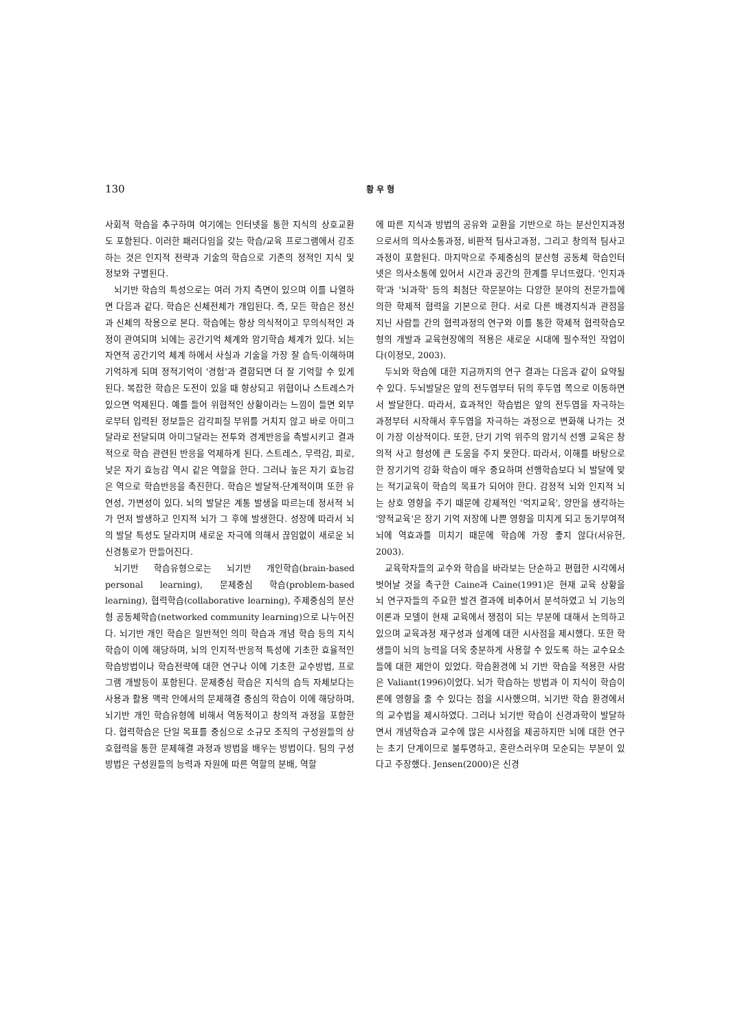130 황 우 형
사회적 학습을 추구하며 여기에는 인터넷을 통한 지식의 상호교환도 포함된다. 이러한 패러다임을 갖는 학습/교육 프로그램에서 강조하는 것은 인지적 전략과 기술의 학습으로 기존의 정적인 지식 및 정보와 구별된다.
뇌기반 학습의 특성으로는 여러 가지 측면이 있으며 이를 나열하면 다음과 같다. 학습은 신체전체가 개입된다. 즉, 모든 학습은 정신과 신체의 작용으로 본다. 학습에는 항상 의식적이고 무의식적인 과정이 관여되며 뇌에는 공간기억 체계와 암기학습 체계가 있다. 뇌는 자연적 공간기억 체계 하에서 사실과 기술을 가장 잘 습득·이해하며 기억하게 되며 정적기억이 '경험'과 결합되면 더 잘 기억할 수 있게 된다. 복잡한 학습은 도전이 있을 때 향상되고 위협이나 스트레스가 있으면 억제된다. 예를 들어 위협적인 상황이라는 느낌이 들면 외부로부터 입력된 정보들은 감각피질 부위를 거치지 않고 바로 아미그달라로 전달되며 아미그달라는 전투와 경계반응을 촉발시키고 결과적으로 학습 관련된 반응을 억제하게 된다. 스트레스, 무력감, 피로, 낮은 자기 효능감 역시 같은 역할을 한다. 그러나 높은 자기 효능감은 역으로 학습반응을 촉진한다. 학습은 발달적-단계적이며 또한 유연성, 가변성이 있다. 뇌의 발달은 계통 발생을 따르는데 정서적 뇌가 먼저 발생하고 인지적 뇌가 그 후에 발생한다. 성장에 따라서 뇌의 발달 특성도 달라지며 새로운 자극에 의해서 끊임없이 새로운 뇌 신경통로가 만들어진다.
뇌기반 학습유형으로는 뇌기반 개인학습(brain-based personal learning), 문제중심 학습(problem-based learning), 협력학습(collaborative learning), 주제중심의 분산형 공동체학습(networked community learning)으로 나누어진다. 뇌기반 개인 학습은 일반적인 의미 학습과 개념 학습 등의 지식학습이 이에 해당하며, 뇌의 인지적·반응적 특성에 기초한 효율적인 학습방법이나 학습전략에 대한 연구나 이에 기초한 교수방법, 프로그램 개발등이 포함된다. 문제중심 학습은 지식의 습득 자체보다는 사용과 활용 맥락 안에서의 문제해결 중심의 학습이 이에 해당하며, 뇌기반 개인 학습유형에 비해서 역동적이고 창의적 과정을 포함한다. 협력학습은 단일 목표를 중심으로 소규모 조직의 구성원들의 상호협력을 통한 문제해결 과정과 방법을 배우는 방법이다. 팀의 구성 방법은 구성원들의 능력과 자원에 따른 역할의 분배, 역할
에 따른 지식과 방법의 공유와 교환을 기반으로 하는 분산인지과정으로서의 의사소통과정, 비판적 팀사고과정, 그리고 창의적 팀사고과정이 포함된다. 마지막으로 주제중심의 분산형 공동체 학습인터넷은 의사소통에 있어서 시간과 공간의 한계를 무너뜨렸다. '인지과학'과 '뇌과학' 등의 최첨단 학문분야는 다양한 분야의 전문가들에 의한 학제적 협력을 기본으로 한다. 서로 다른 배경지식과 관점을 지닌 사람들 간의 협력과정의 연구와 이를 통한 학제적 협력학습모형의 개발과 교육현장에의 적용은 새로운 시대에 필수적인 작업이다(이정모, 2003).
두뇌와 학습에 대한 지금까지의 연구 결과는 다음과 같이 요약될 수 있다. 두뇌발달은 앞의 전두엽부터 뒤의 후두엽 쪽으로 이동하면서 발달한다. 따라서, 효과적인 학습법은 앞의 전두엽을 자극하는 과정부터 시작해서 후두엽을 자극하는 과정으로 변화해 나가는 것이 가장 이상적이다. 또한, 단기 기억 위주의 암기식 선행 교육은 창의적 사고 형성에 큰 도움을 주지 못한다. 따라서, 이해를 바탕으로 한 장기기억 강화 학습이 매우 중요하며 선행학습보다 뇌 발달에 맞는 적기교육이 학습의 목표가 되어야 한다. 감정적 뇌와 인지적 뇌는 상호 영향을 주기 때문에 강제적인 '억지교육', 양만을 생각하는 '양적교육'은 장기 기억 저장에 나쁜 영향을 미치게 되고 동기부여적 뇌에 역효과를 미치기 때문에 학습에 가장 좋지 않다(서유헌, 2003).
교육학자들의 교수와 학습을 바라보는 단순하고 편협한 시각에서 벗어날 것을 촉구한 Caine과 Caine(1991)은 현재 교육 상황을 뇌 연구자들의 주요한 발견 결과에 비추어서 분석하였고 뇌 기능의 이론과 모델이 현재 교육에서 쟁점이 되는 부분에 대해서 논의하고 있으며 교육과정 재구성과 설계에 대한 시사점을 제시했다. 또한 학생들이 뇌의 능력을 더욱 충분하게 사용할 수 있도록 하는 교수요소들에 대한 제안이 있었다. 학습환경에 뇌 기반 학습을 적용한 사람은 Valiant(1996)이었다. 뇌가 학습하는 방법과 이 지식이 학습이론에 영향을 줄 수 있다는 점을 시사했으며, 뇌기반 학습 환경에서의 교수법을 제시하였다. 그러나 뇌기반 학습이 신경과학이 발달하면서 개념학습과 교수에 많은 시사점을 제공하지만 뇌에 대한 연구는 초기 단계이므로 불투명하고, 혼란스러우며 모순되는 부분이 있다고 주장했다. Jensen(2000)은 신경